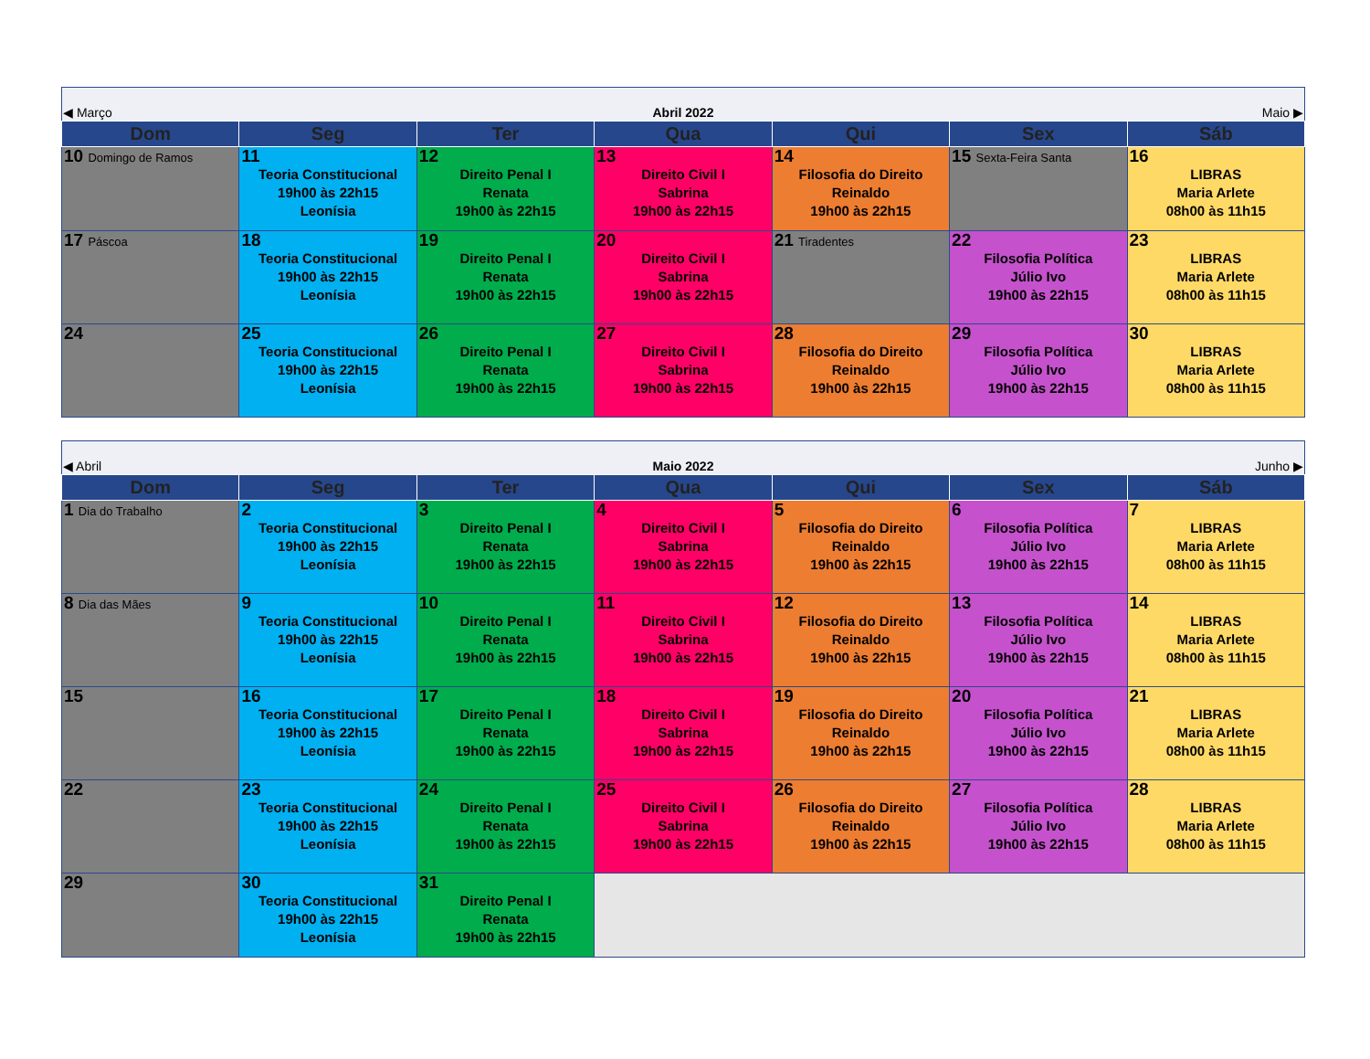| ◀ Março | | Abril 2022 | | | Maio ▶ | |
| Dom | Seg | Ter | Qua | Qui | Sex | Sáb |
| 10 Domingo de Ramos | 11 Teoria Constitucional 19h00 às 22h15 Leonísia | 12 Direito Penal I Renata 19h00 às 22h15 | 13 Direito Civil I Sabrina 19h00 às 22h15 | 14 Filosofia do Direito Reinaldo 19h00 às 22h15 | 15 Sexta-Feira Santa | 16 LIBRAS Maria Arlete 08h00 às 11h15 |
| 17 Páscoa | 18 Teoria Constitucional 19h00 às 22h15 Leonísia | 19 Direito Penal I Renata 19h00 às 22h15 | 20 Direito Civil I Sabrina 19h00 às 22h15 | 21 Tiradentes | 22 Filosofia Política Júlio Ivo 19h00 às 22h15 | 23 LIBRAS Maria Arlete 08h00 às 11h15 |
| 24 | 25 Teoria Constitucional 19h00 às 22h15 Leonísia | 26 Direito Penal I Renata 19h00 às 22h15 | 27 Direito Civil I Sabrina 19h00 às 22h15 | 28 Filosofia do Direito Reinaldo 19h00 às 22h15 | 29 Filosofia Política Júlio Ivo 19h00 às 22h15 | 30 LIBRAS Maria Arlete 08h00 às 11h15 |
| ◀ Abril | | Maio 2022 | | | Junho ▶ | |
| Dom | Seg | Ter | Qua | Qui | Sex | Sáb |
| 1 Dia do Trabalho | 2 Teoria Constitucional 19h00 às 22h15 Leonísia | 3 Direito Penal I Renata 19h00 às 22h15 | 4 Direito Civil I Sabrina 19h00 às 22h15 | 5 Filosofia do Direito Reinaldo 19h00 às 22h15 | 6 Filosofia Política Júlio Ivo 19h00 às 22h15 | 7 LIBRAS Maria Arlete 08h00 às 11h15 |
| 8 Dia das Mães | 9 Teoria Constitucional 19h00 às 22h15 Leonísia | 10 Direito Penal I Renata 19h00 às 22h15 | 11 Direito Civil I Sabrina 19h00 às 22h15 | 12 Filosofia do Direito Reinaldo 19h00 às 22h15 | 13 Filosofia Política Júlio Ivo 19h00 às 22h15 | 14 LIBRAS Maria Arlete 08h00 às 11h15 |
| 15 | 16 Teoria Constitucional 19h00 às 22h15 Leonísia | 17 Direito Penal I Renata 19h00 às 22h15 | 18 Direito Civil I Sabrina 19h00 às 22h15 | 19 Filosofia do Direito Reinaldo 19h00 às 22h15 | 20 Filosofia Política Júlio Ivo 19h00 às 22h15 | 21 LIBRAS Maria Arlete 08h00 às 11h15 |
| 22 | 23 Teoria Constitucional 19h00 às 22h15 Leonísia | 24 Direito Penal I Renata 19h00 às 22h15 | 25 Direito Civil I Sabrina 19h00 às 22h15 | 26 Filosofia do Direito Reinaldo 19h00 às 22h15 | 27 Filosofia Política Júlio Ivo 19h00 às 22h15 | 28 LIBRAS Maria Arlete 08h00 às 11h15 |
| 29 | 30 Teoria Constitucional 19h00 às 22h15 Leonísia | 31 Direito Penal I Renata 19h00 às 22h15 | | | | |